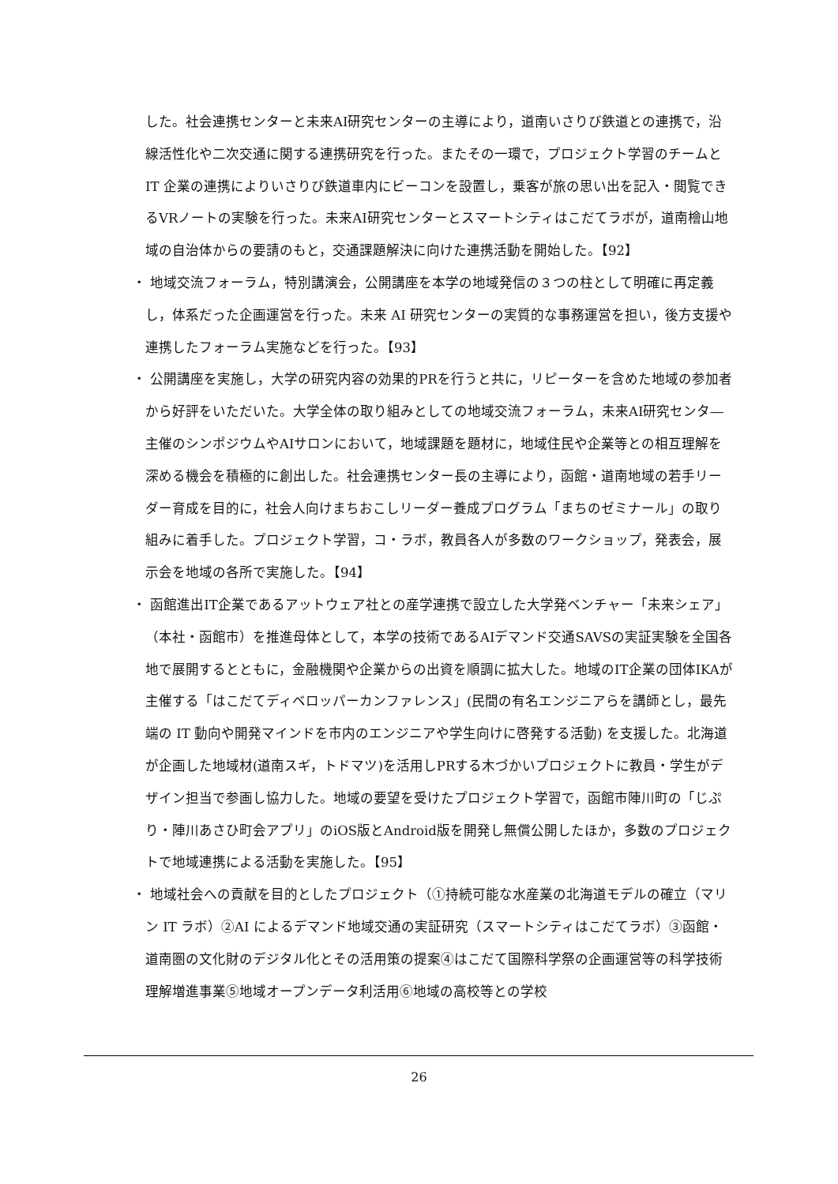した。社会連携センターと未来AI研究センターの主導により，道南いさりび鉄道との連携で，沿線活性化や二次交通に関する連携研究を行った。またその一環で，プロジェクト学習のチームと IT 企業の連携によりいさりび鉄道車内にビーコンを設置し，乗客が旅の思い出を記入・閲覧できるVRノートの実験を行った。未来AI研究センターとスマートシティはこだてラボが，道南檜山地域の自治体からの要請のもと，交通課題解決に向けた連携活動を開始した。【92】
・ 地域交流フォーラム，特別講演会，公開講座を本学の地域発信の３つの柱として明確に再定義し，体系だった企画運営を行った。未来 AI 研究センターの実質的な事務運営を担い，後方支援や連携したフォーラム実施などを行った。【93】
・ 公開講座を実施し，大学の研究内容の効果的PRを行うと共に，リピーターを含めた地域の参加者から好評をいただいた。大学全体の取り組みとしての地域交流フォーラム，未来AI研究センタ―主催のシンポジウムやAIサロンにおいて，地域課題を題材に，地域住民や企業等との相互理解を深める機会を積極的に創出した。社会連携センター長の主導により，函館・道南地域の若手リーダー育成を目的に，社会人向けまちおこしリーダー養成プログラム「まちのゼミナール」の取り組みに着手した。プロジェクト学習，コ・ラボ，教員各人が多数のワークショップ，発表会，展示会を地域の各所で実施した。【94】
・ 函館進出IT企業であるアットウェア社との産学連携で設立した大学発ベンチャー「未来シェア」（本社・函館市）を推進母体として，本学の技術であるAIデマンド交通SAVSの実証実験を全国各地で展開するとともに，金融機関や企業からの出資を順調に拡大した。地域のIT企業の団体IKAが主催する「はこだてディベロッパーカンファレンス」(民間の有名エンジニアらを講師とし，最先端の IT 動向や開発マインドを市内のエンジニアや学生向けに啓発する活動) を支援した。北海道が企画した地域材(道南スギ，トドマツ)を活用しPRする木づかいプロジェクトに教員・学生がデザイン担当で参画し協力した。地域の要望を受けたプロジェクト学習で，函館市陣川町の「じぷり・陣川あさひ町会アプリ」のiOS版とAndroid版を開発し無償公開したほか，多数のプロジェクトで地域連携による活動を実施した。【95】
・ 地域社会への貢献を目的としたプロジェクト（①持続可能な水産業の北海道モデルの確立（マリン IT ラボ）②AI によるデマンド地域交通の実証研究（スマートシティはこだてラボ）③函館・道南圏の文化財のデジタル化とその活用策の提案④はこだて国際科学祭の企画運営等の科学技術理解増進事業⑤地域オープンデータ利活用⑥地域の高校等との学校
26